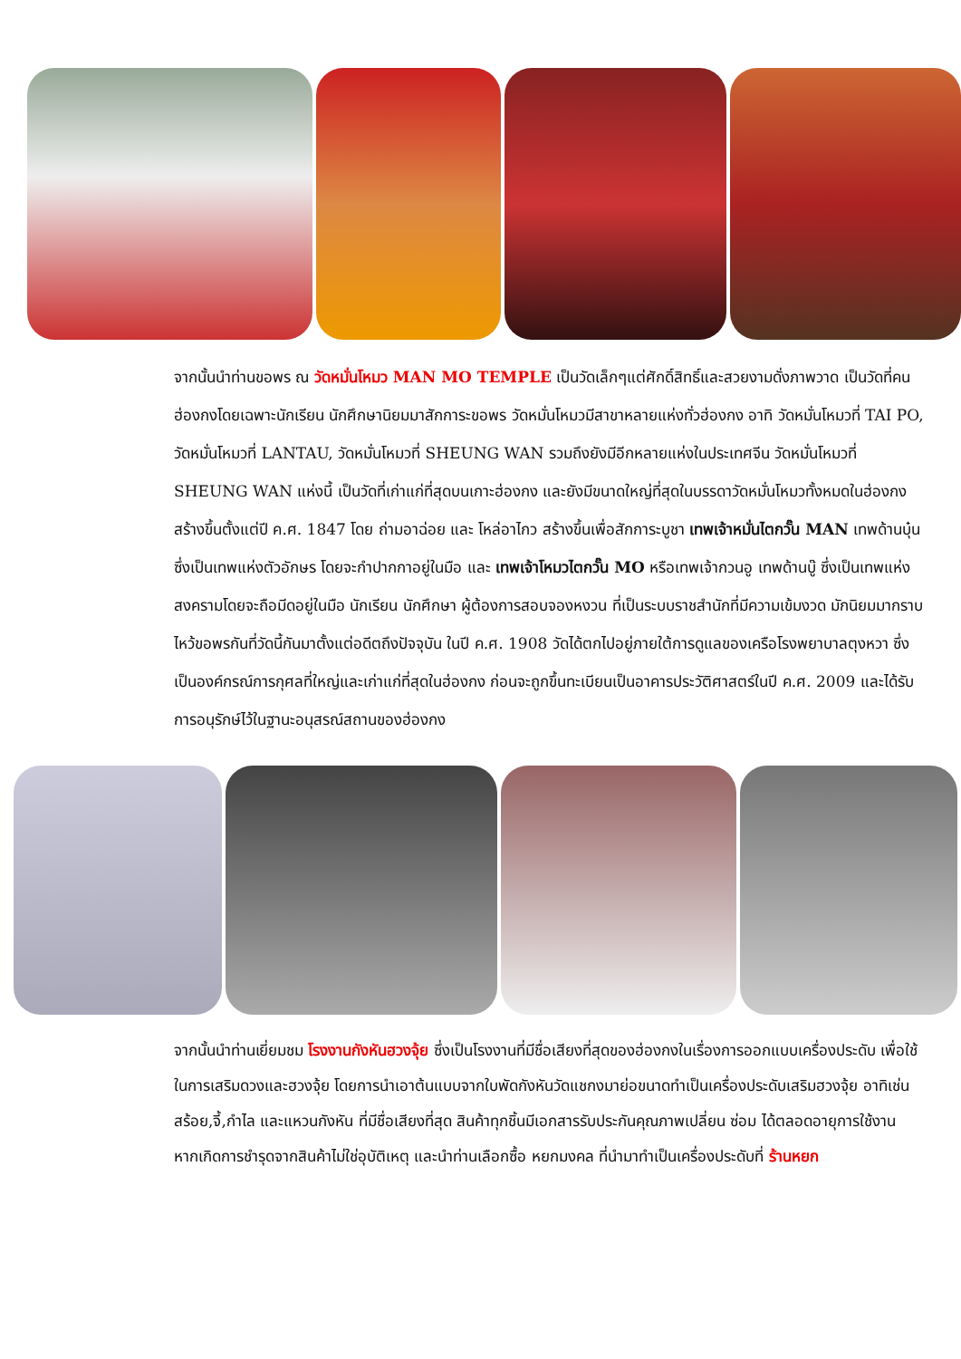จากนั้นนำท่านขอพร ณ วัดหมั่นโหมว MAN MO TEMPLE เป็นวัดเล็กๆแต่ศักดิ์สิทธิ์และสวยงามดั่งภาพวาด เป็นวัดที่คนฮ่องกงโดยเฉพาะนักเรียน นักศึกษานิยมมาสักการะขอพร วัดหมั่นโหมวมีสาขาหลายแห่งทั่วฮ่องกง อาทิ วัดหมั่นโหมวที่ TAI PO, วัดหมั่นโหมวที่ LANTAU, วัดหมั่นโหมวที่ SHEUNG WAN รวมถึงยังมีอีกหลายแห่งในประเทศจีน วัดหมั่นโหมวที่ SHEUNG WAN แห่งนี้ เป็นวัดที่เก่าแก่ที่สุดบนเกาะฮ่องกง และยังมีขนาดใหญ่ที่สุดในบรรดาวัดหมั่นโหมวทั้งหมดในฮ่องกง สร้างขึ้นตั้งแต่ปี ค.ศ. 1847 โดย ถ่ามอาฉ่อย และ โหล่อาไกว สร้างขึ้นเพื่อสักการะบูชา เทพเจ้าหมั่นไตกวั๊น MAN เทพด้านบุ๋น ซึ่งเป็นเทพแห่งตัวอักษร โดยจะกำปากกาอยู่ในมือ และ เทพเจ้าโหมวไตกวั๊น MO หรือเทพเจ้ากวนอู เทพด้านบู๊ ซึ่งเป็นเทพแห่งสงครามโดยจะถือมีดอยู่ในมือ นักเรียน นักศึกษา ผู้ต้องการสอบจองหงวน ที่เป็นระบบราชสำนักที่มีความเข้มงวด มักนิยมมากราบไหว้ขอพรกันที่วัดนี้กันมาตั้งแต่อดีตถึงปัจจุบัน ในปี ค.ศ. 1908 วัดได้ตกไปอยู่ภายใต้การดูแลของเครือโรงพยาบาลตุงหวา ซึ่งเป็นองค์กรณ์การกุศลที่ใหญ่และเก่าแก่ที่สุดในฮ่องกง ก่อนจะถูกขึ้นทะเบียนเป็นอาคารประวัติศาสตร์ในปี ค.ศ. 2009 และได้รับการอนุรักษ์ไว้ในฐานะอนุสรณ์สถานของฮ่องกง
จากนั้นนำท่านเยี่ยมชม โรงงานกังหันฮวงจุ้ย ซึ่งเป็นโรงงานที่มีชื่อเสียงที่สุดของฮ่องกงในเรื่องการออกแบบเครื่องประดับ เพื่อใช้ในการเสริมดวงและฮวงจุ้ย โดยการนำเอาต้นแบบจากใบพัดกังหันวัดแชกงมาย่อขนาดทำเป็นเครื่องประดับเสริมฮวงจุ้ย อาทิเช่น สร้อย,จี้,กำไล และแหวนกังหัน ที่มีชื่อเสียงที่สุด สินค้าทุกชิ้นมีเอกสารรับประกันคุณภาพเปลี่ยน ซ่อม ได้ตลอดอายุการใช้งาน หากเกิดการชำรุดจากสินค้าไม่ใช่อุบัติเหตุ และนำท่านเลือกซื้อ หยกมงคล ที่นำมาทำเป็นเครื่องประดับที่ ร้านหยก